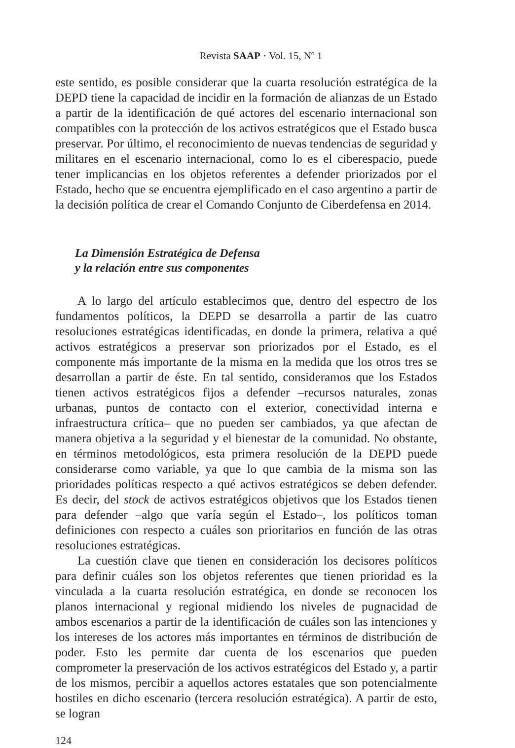Revista SAAP · Vol. 15, Nº 1
este sentido, es posible considerar que la cuarta resolución estratégica de la DEPD tiene la capacidad de incidir en la formación de alianzas de un Estado a partir de la identificación de qué actores del escenario internacional son compatibles con la protección de los activos estratégicos que el Estado busca preservar. Por último, el reconocimiento de nuevas tendencias de seguridad y militares en el escenario internacional, como lo es el ciberespacio, puede tener implicancias en los objetos referentes a defender priorizados por el Estado, hecho que se encuentra ejemplificado en el caso argentino a partir de la decisión política de crear el Comando Conjunto de Ciberdefensa en 2014.
La Dimensión Estratégica de Defensa
y la relación entre sus componentes
A lo largo del artículo establecimos que, dentro del espectro de los fundamentos políticos, la DEPD se desarrolla a partir de las cuatro resoluciones estratégicas identificadas, en donde la primera, relativa a qué activos estratégicos a preservar son priorizados por el Estado, es el componente más importante de la misma en la medida que los otros tres se desarrollan a partir de éste. En tal sentido, consideramos que los Estados tienen activos estratégicos fijos a defender –recursos naturales, zonas urbanas, puntos de contacto con el exterior, conectividad interna e infraestructura crítica– que no pueden ser cambiados, ya que afectan de manera objetiva a la seguridad y el bienestar de la comunidad. No obstante, en términos metodológicos, esta primera resolución de la DEPD puede considerarse como variable, ya que lo que cambia de la misma son las prioridades políticas respecto a qué activos estratégicos se deben defender. Es decir, del stock de activos estratégicos objetivos que los Estados tienen para defender –algo que varía según el Estado–, los políticos toman definiciones con respecto a cuáles son prioritarios en función de las otras resoluciones estratégicas.
La cuestión clave que tienen en consideración los decisores políticos para definir cuáles son los objetos referentes que tienen prioridad es la vinculada a la cuarta resolución estratégica, en donde se reconocen los planos internacional y regional midiendo los niveles de pugnacidad de ambos escenarios a partir de la identificación de cuáles son las intenciones y los intereses de los actores más importantes en términos de distribución de poder. Esto les permite dar cuenta de los escenarios que pueden comprometer la preservación de los activos estratégicos del Estado y, a partir de los mismos, percibir a aquellos actores estatales que son potencialmente hostiles en dicho escenario (tercera resolución estratégica). A partir de esto, se logran
124